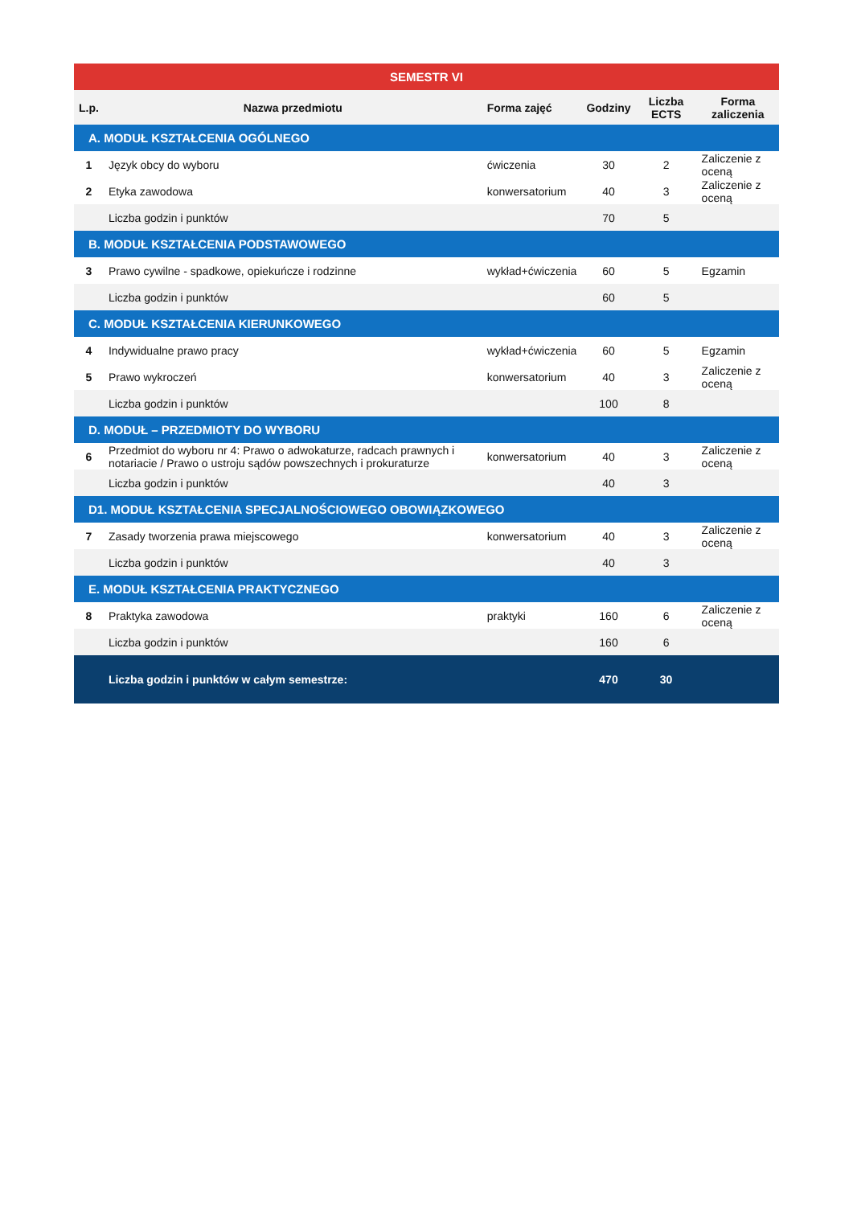| SEMESTR VI | | | | | |
| --- | --- | --- | --- | --- | --- |
| L.p. | Nazwa przedmiotu | Forma zajęć | Godziny | Liczba ECTS | Forma zaliczenia |
| A. MODUŁ KSZTAŁCENIA OGÓLNEGO | | | | | |
| 1 | Język obcy do wyboru | ćwiczenia | 30 | 2 | Zaliczenie z oceną |
| 2 | Etyka zawodowa | konwersatorium | 40 | 3 | Zaliczenie z oceną |
| | Liczba godzin i punktów | | 70 | 5 | |
| B. MODUŁ KSZTAŁCENIA PODSTAWOWEGO | | | | | |
| 3 | Prawo cywilne - spadkowe, opiekuńcze i rodzinne | wykład+ćwiczenia | 60 | 5 | Egzamin |
| | Liczba godzin i punktów | | 60 | 5 | |
| C. MODUŁ KSZTAŁCENIA KIERUNKOWEGO | | | | | |
| 4 | Indywidualne prawo pracy | wykład+ćwiczenia | 60 | 5 | Egzamin |
| 5 | Prawo wykroczeń | konwersatorium | 40 | 3 | Zaliczenie z oceną |
| | Liczba godzin i punktów | | 100 | 8 | |
| D. MODUŁ – PRZEDMIOTY DO WYBORU | | | | | |
| 6 | Przedmiot do wyboru nr 4: Prawo o adwokaturze, radcach prawnych i notariacie / Prawo o ustroju sądów powszechnych i prokuraturze | konwersatorium | 40 | 3 | Zaliczenie z oceną |
| | Liczba godzin i punktów | | 40 | 3 | |
| D1. MODUŁ KSZTAŁCENIA SPECJALNOŚCIOWEGO OBOWIĄZKOWEGO | | | | | |
| 7 | Zasady tworzenia prawa miejscowego | konwersatorium | 40 | 3 | Zaliczenie z oceną |
| | Liczba godzin i punktów | | 40 | 3 | |
| E. MODUŁ KSZTAŁCENIA PRAKTYCZNEGO | | | | | |
| 8 | Praktyka zawodowa | praktyki | 160 | 6 | Zaliczenie z oceną |
| | Liczba godzin i punktów | | 160 | 6 | |
| | Liczba godzin i punktów w całym semestrze: | | 470 | 30 | |